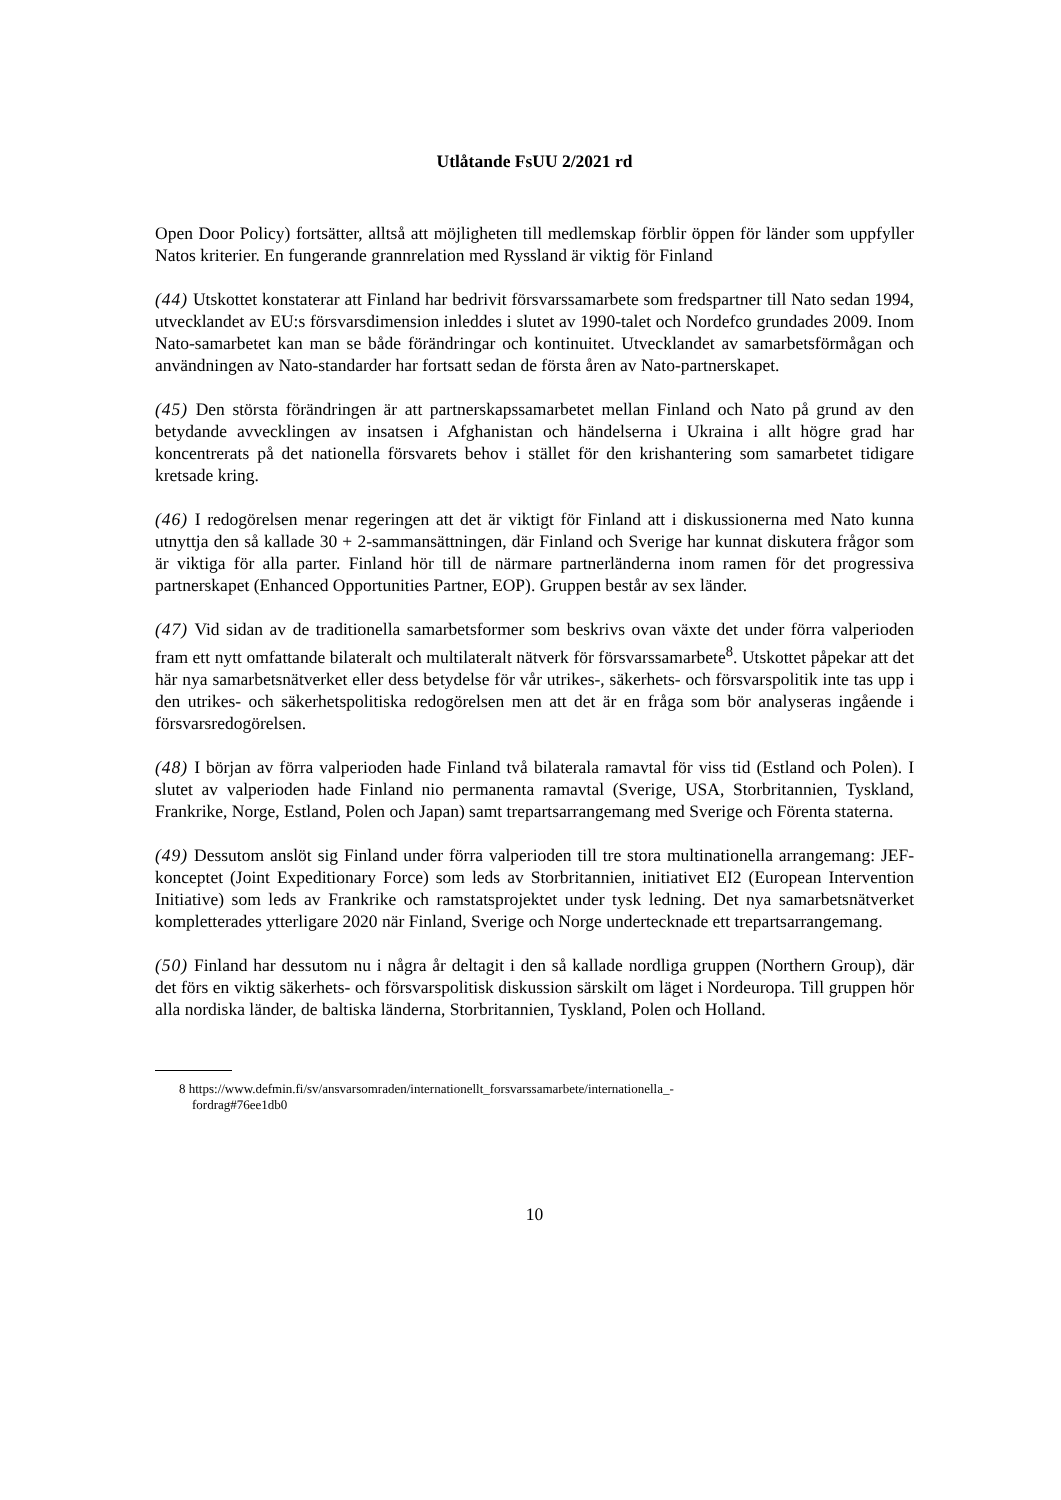Utlåtande FsUU 2/2021 rd
Open Door Policy) fortsätter, alltså att möjligheten till medlemskap förblir öppen för länder som uppfyller Natos kriterier. En fungerande grannrelation med Ryssland är viktig för Finland
(44) Utskottet konstaterar att Finland har bedrivit försvarssamarbete som fredspartner till Nato sedan 1994, utvecklandet av EU:s försvarsdimension inleddes i slutet av 1990-talet och Nordefco grundades 2009. Inom Nato-samarbetet kan man se både förändringar och kontinuitet. Utvecklandet av samarbetsförmågan och användningen av Nato-standarder har fortsatt sedan de första åren av Nato-partnerskapet.
(45) Den största förändringen är att partnerskapssamarbetet mellan Finland och Nato på grund av den betydande avvecklingen av insatsen i Afghanistan och händelserna i Ukraina i allt högre grad har koncentrerats på det nationella försvarets behov i stället för den krishantering som samarbetet tidigare kretsade kring.
(46) I redogörelsen menar regeringen att det är viktigt för Finland att i diskussionerna med Nato kunna utnyttja den så kallade 30 + 2-sammansättningen, där Finland och Sverige har kunnat diskutera frågor som är viktiga för alla parter. Finland hör till de närmare partnerländerna inom ramen för det progressiva partnerskapet (Enhanced Opportunities Partner, EOP). Gruppen består av sex länder.
(47) Vid sidan av de traditionella samarbetsformer som beskrivs ovan växte det under förra valperioden fram ett nytt omfattande bilateralt och multilateralt nätverk för försvarssamarbete<sup>8</sup>. Utskottet påpekar att det här nya samarbetsnätverket eller dess betydelse för vår utrikes-, säkerhets- och försvarspolitik inte tas upp i den utrikes- och säkerhetspolitiska redogörelsen men att det är en fråga som bör analyseras ingående i försvarsredogörelsen.
(48) I början av förra valperioden hade Finland två bilaterala ramavtal för viss tid (Estland och Polen). I slutet av valperioden hade Finland nio permanenta ramavtal (Sverige, USA, Storbritannien, Tyskland, Frankrike, Norge, Estland, Polen och Japan) samt trepartsarrangemang med Sverige och Förenta staterna.
(49) Dessutom anslöt sig Finland under förra valperioden till tre stora multinationella arrangemang: JEF-konceptet (Joint Expeditionary Force) som leds av Storbritannien, initiativet EI2 (European Intervention Initiative) som leds av Frankrike och ramstatsprojektet under tysk ledning. Det nya samarbetsnätverket kompletterades ytterligare 2020 när Finland, Sverige och Norge undertecknade ett trepartsarrangemang.
(50) Finland har dessutom nu i några år deltagit i den så kallade nordliga gruppen (Northern Group), där det förs en viktig säkerhets- och försvarspolitisk diskussion särskilt om läget i Nordeuropa. Till gruppen hör alla nordiska länder, de baltiska länderna, Storbritannien, Tyskland, Polen och Holland.
8 https://www.defmin.fi/sv/ansvarsomraden/internationellt_forsvarssamarbete/internationella_-
fordrag#76ee1db0
10